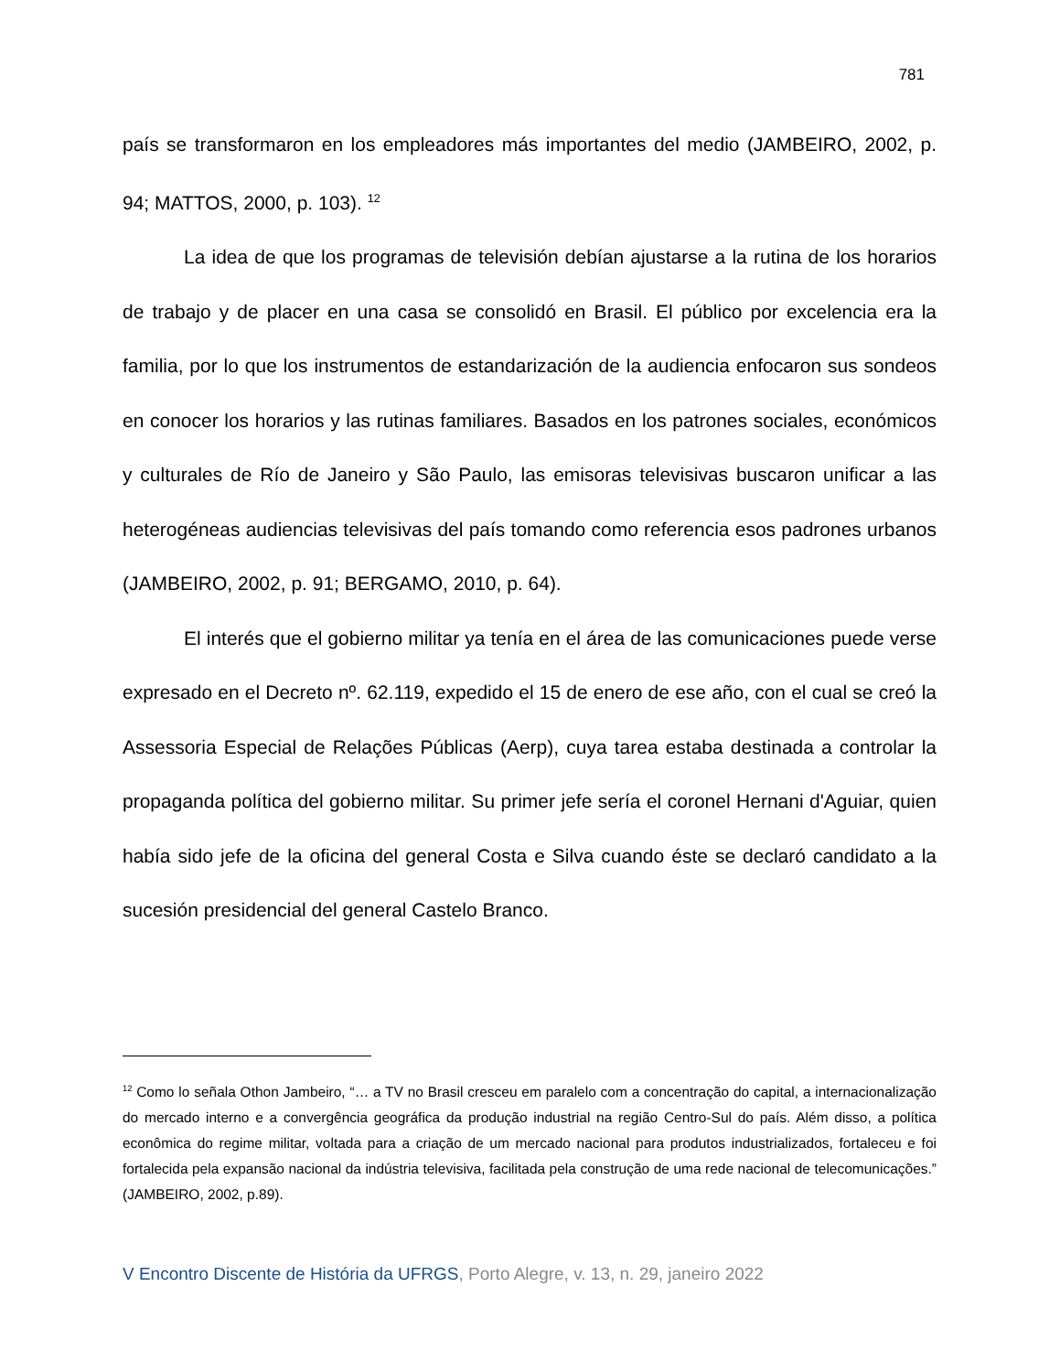781
país se transformaron en los empleadores más importantes del medio (JAMBEIRO, 2002, p. 94; MATTOS, 2000, p. 103). <sup>12</sup>
La idea de que los programas de televisión debían ajustarse a la rutina de los horarios de trabajo y de placer en una casa se consolidó en Brasil. El público por excelencia era la familia, por lo que los instrumentos de estandarización de la audiencia enfocaron sus sondeos en conocer los horarios y las rutinas familiares. Basados en los patrones sociales, económicos y culturales de Río de Janeiro y São Paulo, las emisoras televisivas buscaron unificar a las heterogéneas audiencias televisivas del país tomando como referencia esos padrones urbanos (JAMBEIRO, 2002, p. 91; BERGAMO, 2010, p. 64).
El interés que el gobierno militar ya tenía en el área de las comunicaciones puede verse expresado en el Decreto nº. 62.119, expedido el 15 de enero de ese año, con el cual se creó la Assessoria Especial de Relações Públicas (Aerp), cuya tarea estaba destinada a controlar la propaganda política del gobierno militar. Su primer jefe sería el coronel Hernani d'Aguiar, quien había sido jefe de la oficina del general Costa e Silva cuando éste se declaró candidato a la sucesión presidencial del general Castelo Branco.
<sup>12</sup> Como lo señala Othon Jambeiro, “… a TV no Brasil cresceu em paralelo com a concentração do capital, a internacionalização do mercado interno e a convergência geográfica da produção industrial na região Centro-Sul do país. Além disso, a política econômica do regime militar, voltada para a criação de um mercado nacional para produtos industrializados, fortaleceu e foi fortalecida pela expansão nacional da indústria televisiva, facilitada pela construção de uma rede nacional de telecomunicações.” (JAMBEIRO, 2002, p.89).
V Encontro Discente de História da UFRGS, Porto Alegre, v. 13, n. 29, janeiro 2022